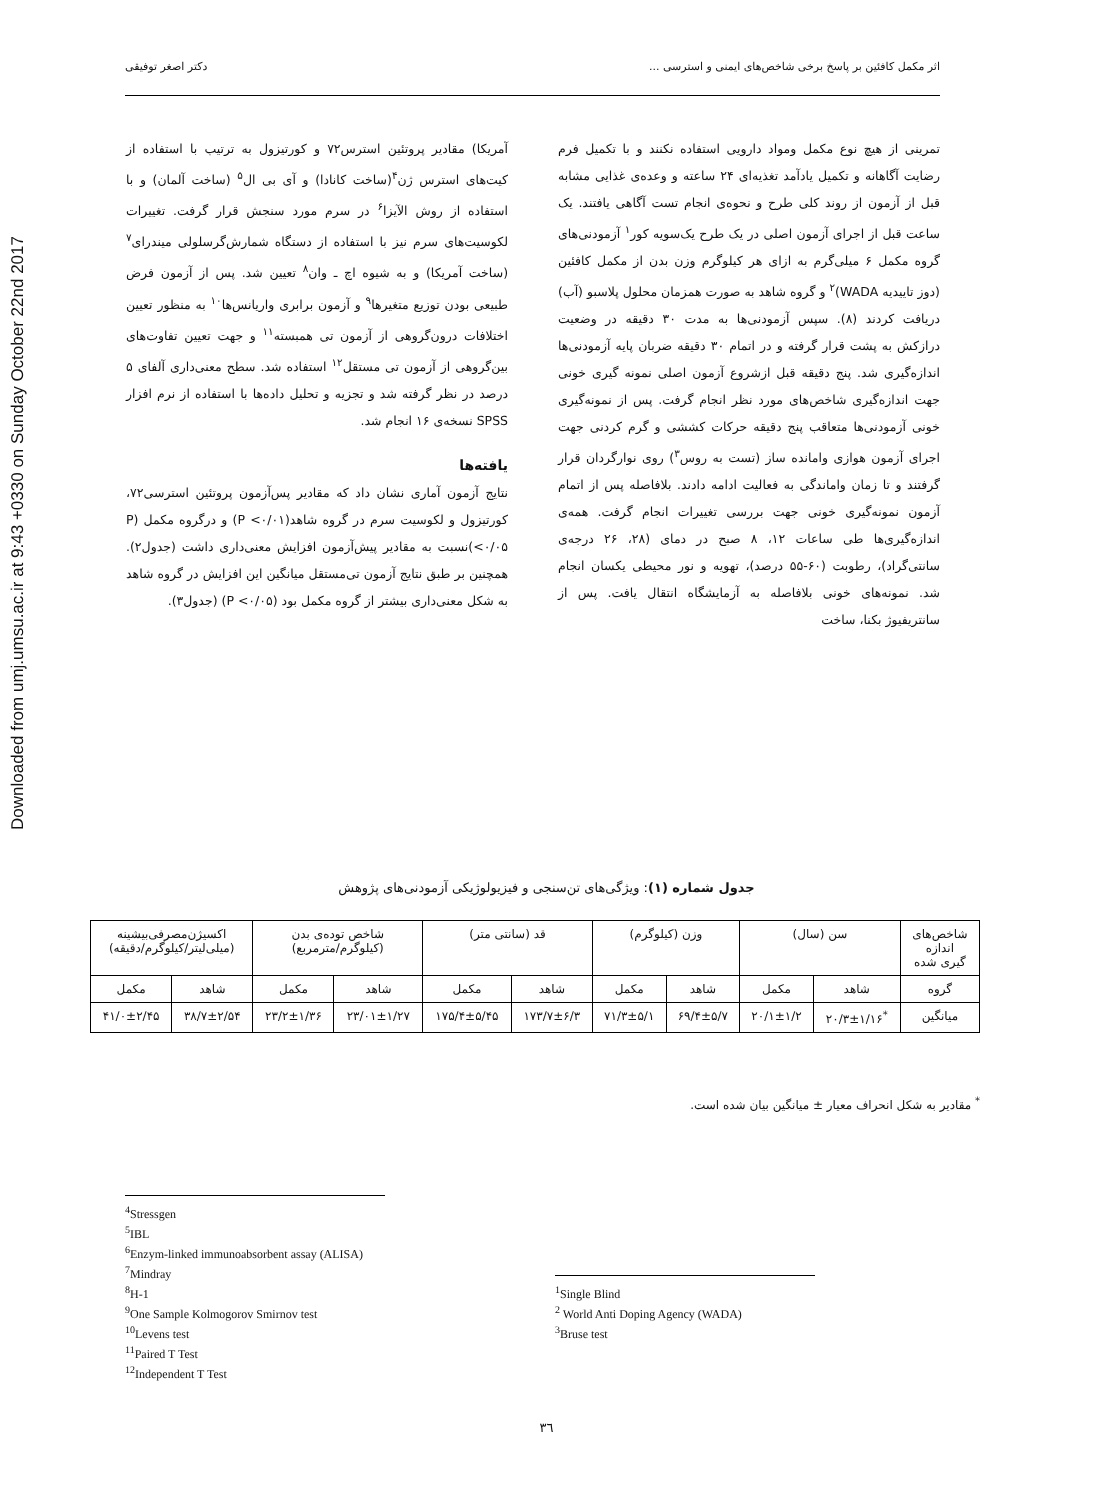Downloaded from umj.umsu.ac.ir at 9:43 +0330 on Sunday October 22nd 2017
اثر مکمل کافئین بر پاسخ برخی شاخص‌های ایمنی و استرسی ... دکتر اصغر توفیقی
تمرینی از هیچ نوع مکمل ومواد دارویی استفاده نکنند و با تکمیل فرم رضایت آگاهانه و تکمیل یادآمد تغذیه‌ای ۲۴ ساعته و وعده‌ی غذایی مشابه قبل از آزمون از روند کلی طرح و نحوه‌ی انجام تست آگاهی یافتند. یک ساعت قبل از اجرای آزمون اصلی در یک طرح یک‌سویه کور<sup>۱</sup> آزمودنی‌های گروه مکمل ۶ میلی‌گرم به ازای هر کیلوگرم وزن بدن از مکمل کافئین (دوز تاییدیه WADA)<sup>۲</sup> و گروه شاهد به صورت همزمان محلول پلاسبو (آب) دریافت کردند (۸). سپس آزمودنی‌ها به مدت ۳۰ دقیقه در وضعیت درازکش به پشت قرار گرفته و در اتمام ۳۰ دقیقه ضربان پایه آزمودنی‌ها اندازه‌گیری شد. پنج دقیقه قبل ازشروع آزمون اصلی نمونه گیری خونی جهت اندازه‌گیری شاخص‌های مورد نظر انجام گرفت. پس از نمونه‌گیری خونی آزمودنی‌ها متعاقب پنج دقیقه حرکات کششی و گرم کردنی جهت اجرای آزمون هوازی وامانده ساز (تست به روس<sup>۳</sup>) روی نوارگردان قرار گرفتند و تا زمان واماندگی به فعالیت ادامه دادند. بلافاصله پس از اتمام آزمون نمونه‌گیری خونی جهت بررسی تغییرات انجام گرفت. همه‌ی اندازه‌گیری‌ها طی ساعات ۱۲، ۸ صبح در دمای (۲۸، ۲۶ درجه‌ی سانتی‌گراد)، رطوبت (۶۰-۵۵ درصد)، تهویه و نور محیطی یکسان انجام شد. نمونه‌های خونی بلافاصله به آزمایشگاه انتقال یافت. پس از سانتریفیوژ بکنا، ساخت
آمریکا) مقادیر پروتئین استرس۷۲ و کورتیزول به ترتیب با استفاده از کیت‌های استرس ژن<sup>۴</sup>(ساخت کانادا) و آی بی ال<sup>۵</sup> (ساخت آلمان) و با استفاده از روش الآیزا<sup>۶</sup> در سرم مورد سنجش قرار گرفت. تغییرات لکوسیت‌های سرم نیز با استفاده از دستگاه شمارش‌گرسلولی میندرای<sup>۷</sup> (ساخت آمریکا) و به شیوه اچ ـ وان<sup>۸</sup> تعیین شد. پس از آزمون فرض طبیعی بودن توزیع متغیرها<sup>۹</sup> و آزمون برابری واریانس‌ها<sup>۱۰</sup> به منظور تعیین اختلافات درون‌گروهی از آزمون تی همبسته<sup>۱۱</sup> و جهت تعیین تفاوت‌های بین‌گروهی از آزمون تی مستقل<sup>۱۲</sup> استفاده شد. سطح معنی‌داری آلفای ۵ درصد در نظر گرفته شد و تجزیه و تحلیل داده‌ها با استفاده از نرم افزار SPSS نسخه‌ی ۱۶ انجام شد.
یافته‌ها
نتایج آزمون آماری نشان داد که مقادیر پس‌آزمون پروتئین استرسی۷۲، کورتیزول و لکوسیت سرم در گروه شاهد(P <۰/۰۱) و درگروه مکمل (P <۰/۰۵)نسبت به مقادیر پیش‌آزمون افزایش معنی‌داری داشت (جدول۲). همچنین بر طبق نتایج آزمون تی‌مستقل میانگین این افزایش در گروه شاهد به شکل معنی‌داری بیشتر از گروه مکمل بود (P <۰/۰۵) (جدول۳).
جدول شماره (۱): ویژگی‌های تن‌سنجی و فیزیولوژیکی آزمودنی‌های پژوهش
| شاخص‌های اندازه گیری شده | سن (سال) | | وزن (کیلوگرم) | | قد (سانتی متر) | | شاخص توده‌ی بدن (کیلوگرم/مترمربع) | | اکسیژن‌مصرفی‌بیشینه (میلی‌لیتر/کیلوگرم/دقیقه) | |
| --- | --- | --- | --- | --- | --- | --- | --- | --- | --- | --- |
| گروه | شاهد | مکمل | شاهد | مکمل | شاهد | مکمل | شاهد | مکمل | شاهد | مکمل |
| میانگین | <sup>*</sup> ۲۰/۳±۱/۱۶ | ۲۰/۱±۱/۲ | ۶۹/۴±۵/۷ | ۷۱/۳±۵/۱ | ۱۷۳/۷±۶/۳ | ۱۷۵/۴±۵/۴۵ | ۲۳/۰۱±۱/۲۷ | ۲۳/۲±۱/۳۶ | ۳۸/۷±۲/۵۴ | ۴۱/۰±۲/۴۵ |
<sup>*</sup> مقادیر به شکل انحراف معیار ± میانگین بیان شده است.
<sup>4</sup> Stressgen
<sup>5</sup> IBL
<sup>6</sup> Enzym-linked immunoabsorbent assay (ALISA)
<sup>7</sup> Mindray
<sup>8</sup>H-1
<sup>9</sup> One Sample Kolmogorov Smirnov test
<sup>10</sup> Levens test
<sup>11</sup> Paired T Test
<sup>12</sup> Independent T Test
<sup>1</sup> Single Blind
<sup>2</sup> World Anti Doping Agency (WADA)
<sup>3</sup> Bruse test
۳٦